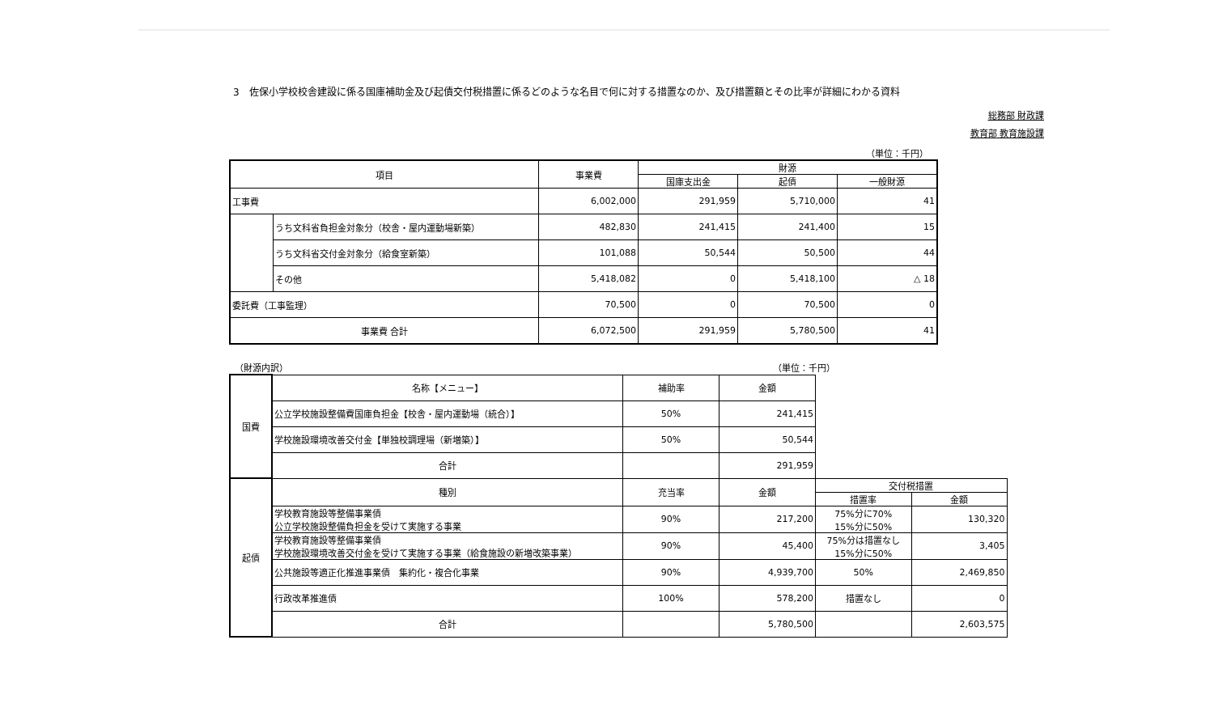3　佐保小学校校舎建設に係る国庫補助金及び起債交付税措置に係るどのような名目で何に対する措置なのか、及び措置額とその比率が詳細にわかる資料
総務部 財政課
教育部 教育施設課
（単位：千円）
| 項目 | | 事業費 | 財源 | | |
| --- | --- | --- | --- | --- | --- |
| | | | 国庫支出金 | 起債 | 一般財源 |
| 工事費 | | 6,002,000 | 291,959 | 5,710,000 | 41 |
| | うち文科省負担金対象分（校舎・屋内運動場新築） | 482,830 | 241,415 | 241,400 | 15 |
| | うち文科省交付金対象分（給食室新築） | 101,088 | 50,544 | 50,500 | 44 |
| | その他 | 5,418,082 | 0 | 5,418,100 | △ 18 |
| 委託費（工事監理） | | 70,500 | 0 | 70,500 | 0 |
| 事業費 合計 | | 6,072,500 | 291,959 | 5,780,500 | 41 |
（財源内訳） （単位：千円）
| 国費 | 名称【メニュー】 | 補助率 | 金額 | | |
| | 公立学校施設整備費国庫負担金【校舎・屋内運動場（統合）】 | 50% | 241,415 | | |
| | 学校施設環境改善交付金【単独校調理場（新増築）】 | 50% | 50,544 | | |
| | 合計 | | 291,959 | | |
| 起債 | 種別 | 充当率 | 金額 | 交付税措置 | |
| | | | | 措置率 | 金額 |
| | 学校教育施設等整備事業債 公立学校施設整備負担金を受けて実施する事業 | 90% | 217,200 | 75%分に70% 15%分に50% | 130,320 |
| | 学校教育施設等整備事業債 学校施設環境改善交付金を受けて実施する事業（給食施設の新増改築事業） | 90% | 45,400 | 75%分は措置なし 15%分に50% | 3,405 |
| | 公共施設等適正化推進事業債 集約化・複合化事業 | 90% | 4,939,700 | 50% | 2,469,850 |
| | 行政改革推進債 | 100% | 578,200 | 措置なし | 0 |
| | 合計 | | 5,780,500 | | 2,603,575 |